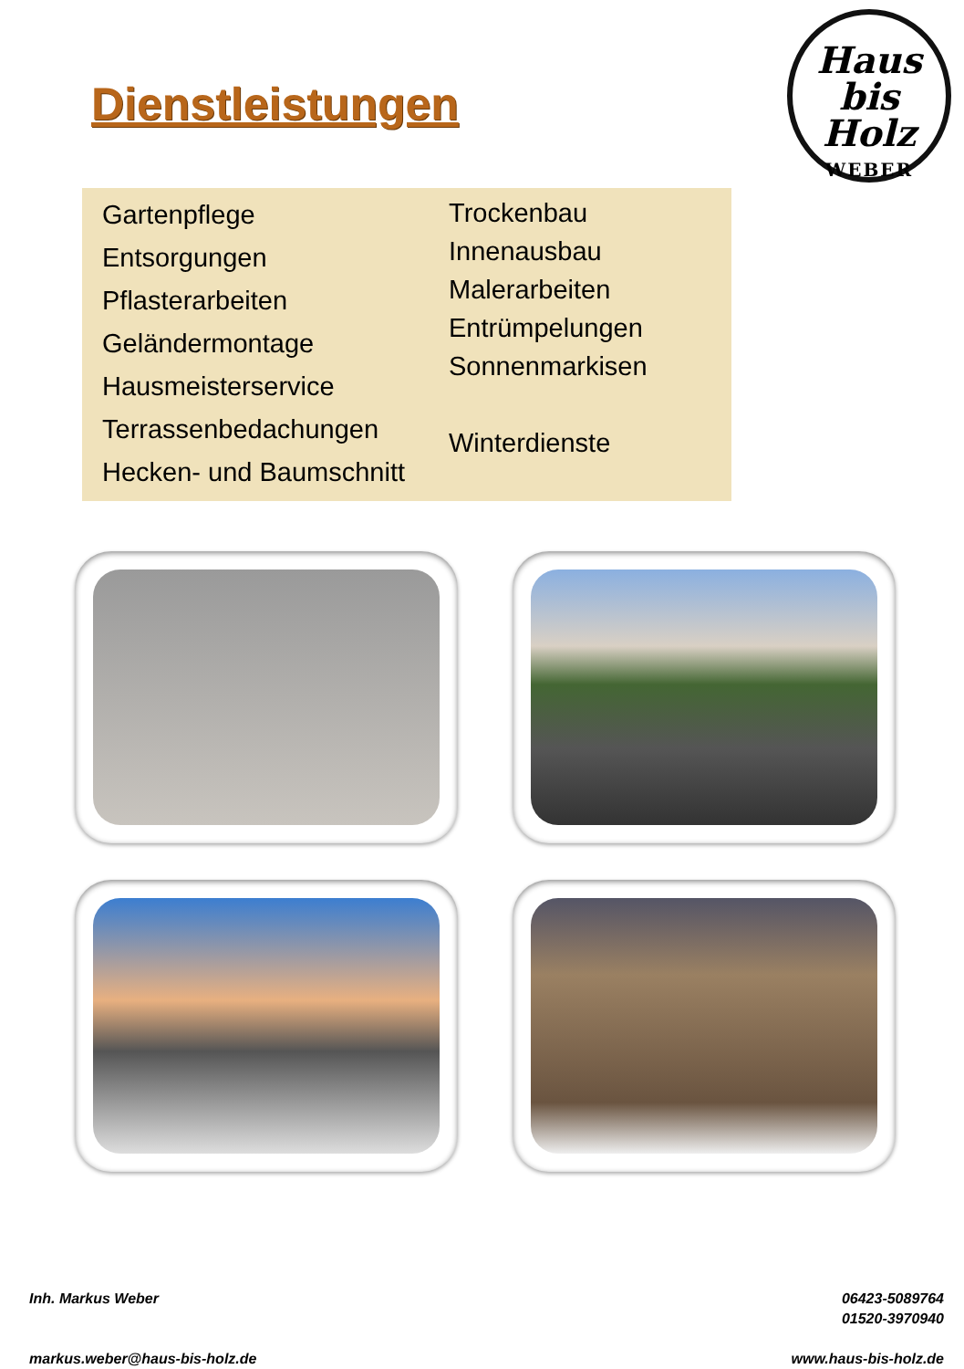Dienstleistungen
Haus
bis Holz
WEBER
Gartenpflege
Entsorgungen
Pflasterarbeiten
Geländermontage
Hausmeisterservice
Terrassenbedachungen
Hecken- und Baumschnitt
Trockenbau
Innenausbau
Malerarbeiten
Entrümpelungen
Sonnenmarkisen
Winterdienste
Inh. Markus Weber
markus.weber@haus-bis-holz.de
06423-5089764
01520-3970940
www.haus-bis-holz.de